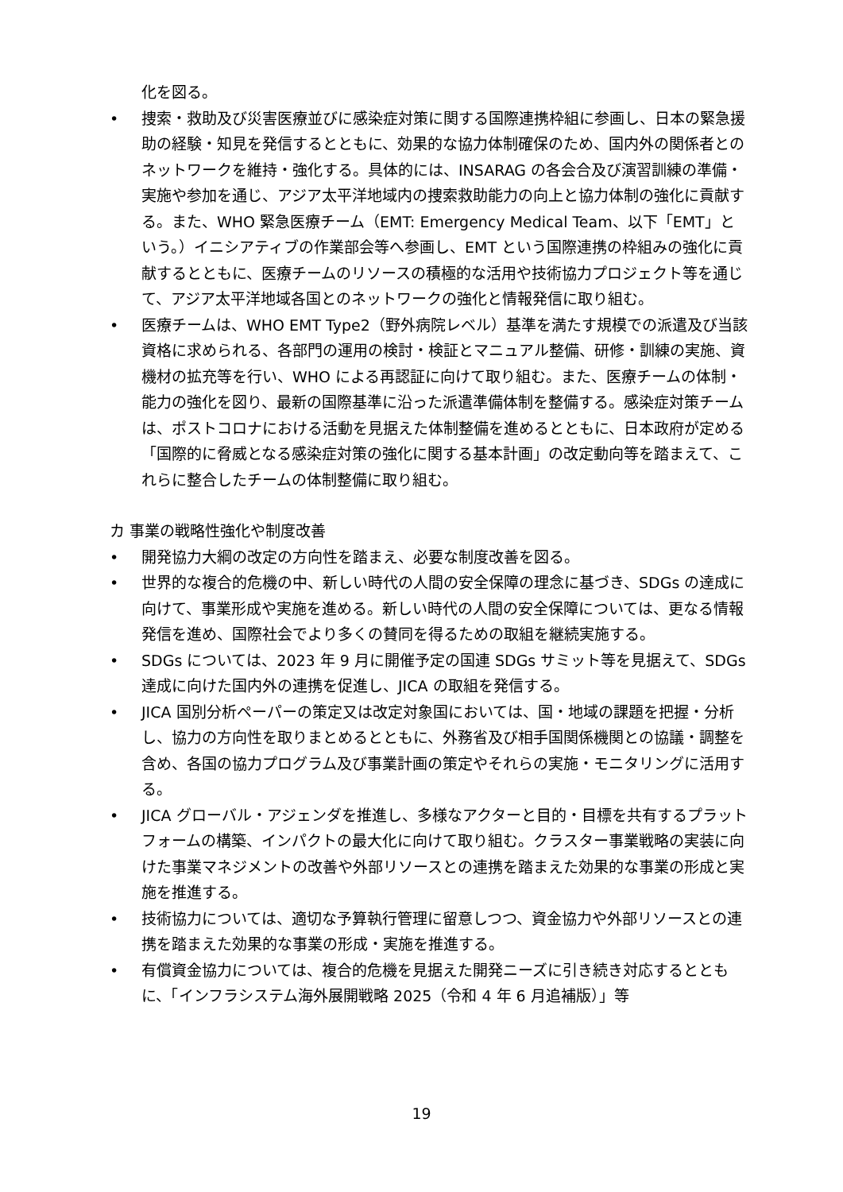化を図る。
• 捜索・救助及び災害医療並びに感染症対策に関する国際連携枠組に参画し、日本の緊急援助の経験・知見を発信するとともに、効果的な協力体制確保のため、国内外の関係者とのネットワークを維持・強化する。具体的には、INSARAG の各会合及び演習訓練の準備・実施や参加を通じ、アジア太平洋地域内の捜索救助能力の向上と協力体制の強化に貢献する。また、WHO 緊急医療チーム（EMT: Emergency Medical Team、以下「EMT」という。）イニシアティブの作業部会等へ参画し、EMT という国際連携の枠組みの強化に貢献するとともに、医療チームのリソースの積極的な活用や技術協力プロジェクト等を通じて、アジア太平洋地域各国とのネットワークの強化と情報発信に取り組む。
• 医療チームは、WHO EMT Type2（野外病院レベル）基準を満たす規模での派遣及び当該資格に求められる、各部門の運用の検討・検証とマニュアル整備、研修・訓練の実施、資機材の拡充等を行い、WHO による再認証に向けて取り組む。また、医療チームの体制・能力の強化を図り、最新の国際基準に沿った派遣準備体制を整備する。感染症対策チームは、ポストコロナにおける活動を見据えた体制整備を進めるとともに、日本政府が定める「国際的に脅威となる感染症対策の強化に関する基本計画」の改定動向等を踏まえて、これらに整合したチームの体制整備に取り組む。
カ 事業の戦略性強化や制度改善
• 開発協力大綱の改定の方向性を踏まえ、必要な制度改善を図る。
• 世界的な複合的危機の中、新しい時代の人間の安全保障の理念に基づき、SDGs の達成に向けて、事業形成や実施を進める。新しい時代の人間の安全保障については、更なる情報発信を進め、国際社会でより多くの賛同を得るための取組を継続実施する。
• SDGs については、2023 年 9 月に開催予定の国連 SDGs サミット等を見据えて、SDGs 達成に向けた国内外の連携を促進し、JICA の取組を発信する。
• JICA 国別分析ペーパーの策定又は改定対象国においては、国・地域の課題を把握・分析し、協力の方向性を取りまとめるとともに、外務省及び相手国関係機関との協議・調整を含め、各国の協力プログラム及び事業計画の策定やそれらの実施・モニタリングに活用する。
• JICA グローバル・アジェンダを推進し、多様なアクターと目的・目標を共有するプラットフォームの構築、インパクトの最大化に向けて取り組む。クラスター事業戦略の実装に向けた事業マネジメントの改善や外部リソースとの連携を踏まえた効果的な事業の形成と実施を推進する。
• 技術協力については、適切な予算執行管理に留意しつつ、資金協力や外部リソースとの連携を踏まえた効果的な事業の形成・実施を推進する。
• 有償資金協力については、複合的危機を見据えた開発ニーズに引き続き対応するとともに、「インフラシステム海外展開戦略 2025（令和 4 年 6 月追補版）」等
19